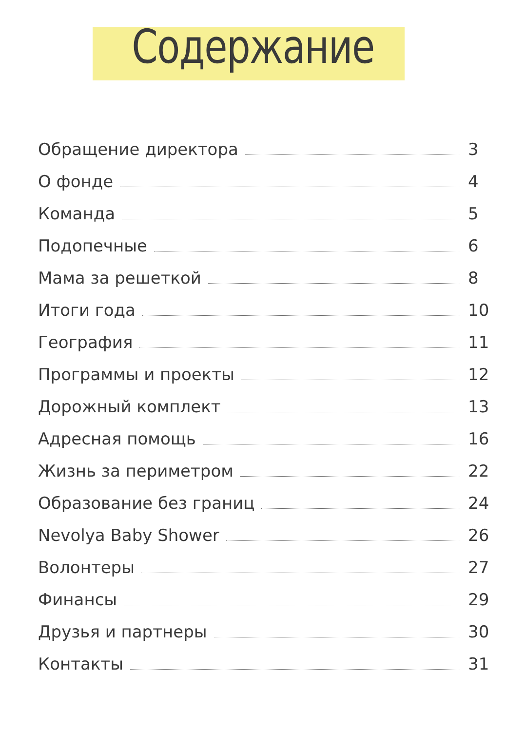Содержание
Обращение директора 3
О фонде 4
Команда 5
Подопечные 6
Мама за решеткой 8
Итоги года 10
География 11
Программы и проекты 12
Дорожный комплект 13
Адресная помощь 16
Жизнь за периметром 22
Образование без границ 24
Nevolya Baby Shower 26
Волонтеры 27
Финансы 29
Друзья и партнеры 30
Контакты 31